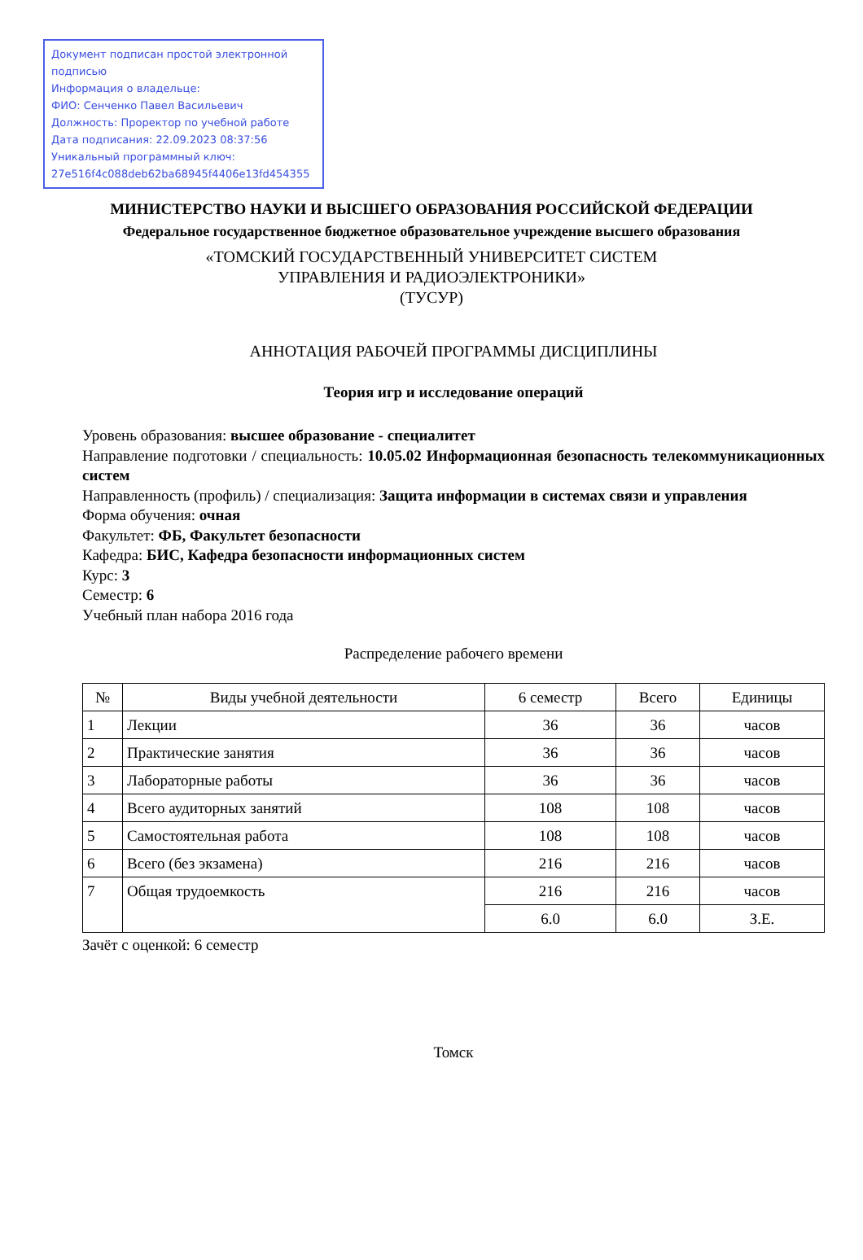Документ подписан простой электронной подписью
Информация о владельце:
ФИО: Сенченко Павел Васильевич
Должность: Проректор по учебной работе
Дата подписания: 22.09.2023 08:37:56
Уникальный программный ключ:
27e516f4c088deb62ba68945f4406e13fd454355
МИНИСТЕРСТВО НАУКИ И ВЫСШЕГО ОБРАЗОВАНИЯ РОССИЙСКОЙ ФЕДЕРАЦИИ
Федеральное государственное бюджетное образовательное учреждение высшего образования
«ТОМСКИЙ ГОСУДАРСТВЕННЫЙ УНИВЕРСИТЕТ СИСТЕМ
УПРАВЛЕНИЯ И РАДИОЭЛЕКТРОНИКИ»
(ТУСУР)
АННОТАЦИЯ РАБОЧЕЙ ПРОГРАММЫ ДИСЦИПЛИНЫ
Теория игр и исследование операций
Уровень образования: высшее образование - специалитет
Направление подготовки / специальность: 10.05.02 Информационная безопасность телекоммуникационных систем
Направленность (профиль) / специализация: Защита информации в системах связи и управления
Форма обучения: очная
Факультет: ФБ, Факультет безопасности
Кафедра: БИС, Кафедра безопасности информационных систем
Курс: 3
Семестр: 6
Учебный план набора 2016 года
Распределение рабочего времени
| № | Виды учебной деятельности | 6 семестр | Всего | Единицы |
| --- | --- | --- | --- | --- |
| 1 | Лекции | 36 | 36 | часов |
| 2 | Практические занятия | 36 | 36 | часов |
| 3 | Лабораторные работы | 36 | 36 | часов |
| 4 | Всего аудиторных занятий | 108 | 108 | часов |
| 5 | Самостоятельная работа | 108 | 108 | часов |
| 6 | Всего (без экзамена) | 216 | 216 | часов |
| 7 | Общая трудоемкость | 216 | 216 | часов |
| | | 6.0 | 6.0 | З.Е. |
Зачёт с оценкой: 6 семестр
Томск